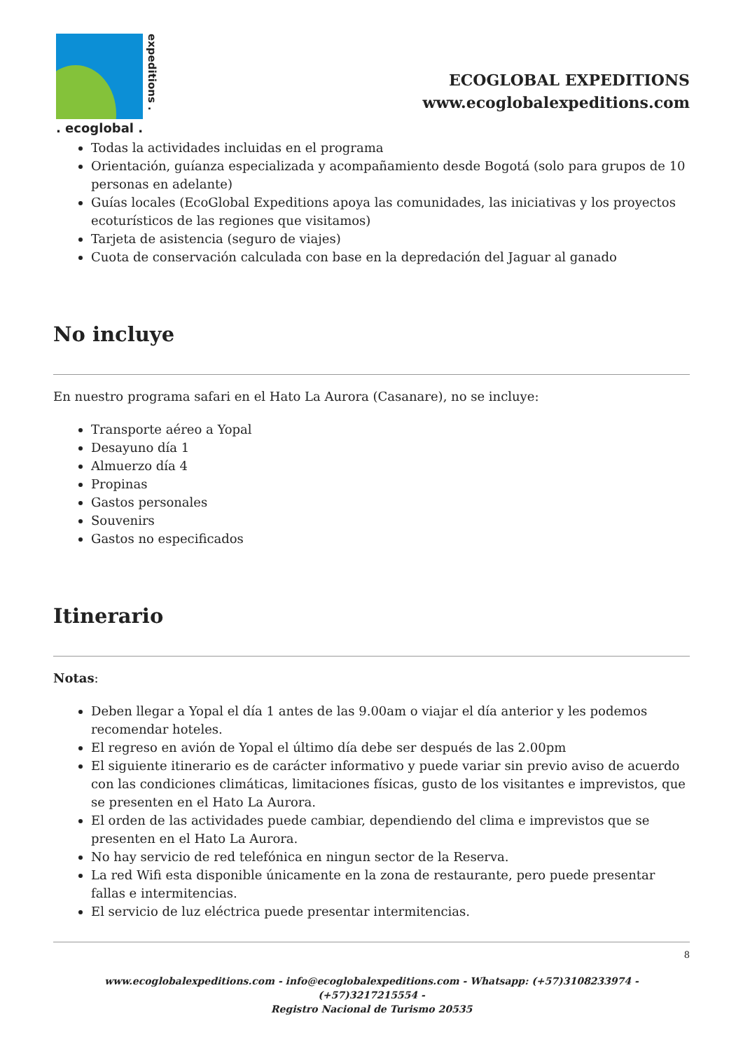. ecoglobal .
expeditions .
ECOGLOBAL EXPEDITIONS
www.ecoglobalexpeditions.com
Todas la actividades incluidas en el programa
Orientación, guíanza especializada y acompañamiento desde Bogotá (solo para grupos de 10 personas en adelante)
Guías locales (EcoGlobal Expeditions apoya las comunidades, las iniciativas y los proyectos ecoturísticos de las regiones que visitamos)
Tarjeta de asistencia (seguro de viajes)
Cuota de conservación calculada con base en la depredación del Jaguar al ganado
No incluye
En nuestro programa safari en el Hato La Aurora (Casanare), no se incluye:
Transporte aéreo a Yopal
Desayuno día 1
Almuerzo día 4
Propinas
Gastos personales
Souvenirs
Gastos no especificados
Itinerario
Notas:
Deben llegar a Yopal el día 1 antes de las 9.00am o viajar el día anterior y les podemos recomendar hoteles.
El regreso en avión de Yopal el último día debe ser después de las 2.00pm
El siguiente itinerario es de carácter informativo y puede variar sin previo aviso de acuerdo con las condiciones climáticas, limitaciones físicas, gusto de los visitantes e imprevistos, que se presenten en el Hato La Aurora.
El orden de las actividades puede cambiar, dependiendo del clima e imprevistos que se presenten en el Hato La Aurora.
No hay servicio de red telefónica en ningun sector de la Reserva.
La red Wifi esta disponible únicamente en la zona de restaurante, pero puede presentar fallas e intermitencias.
El servicio de luz eléctrica puede presentar intermitencias.
8
www.ecoglobalexpeditions.com - info@ecoglobalexpeditions.com - Whatsapp: (+57)3108233974 - (+57)3217215554 -
Registro Nacional de Turismo 20535